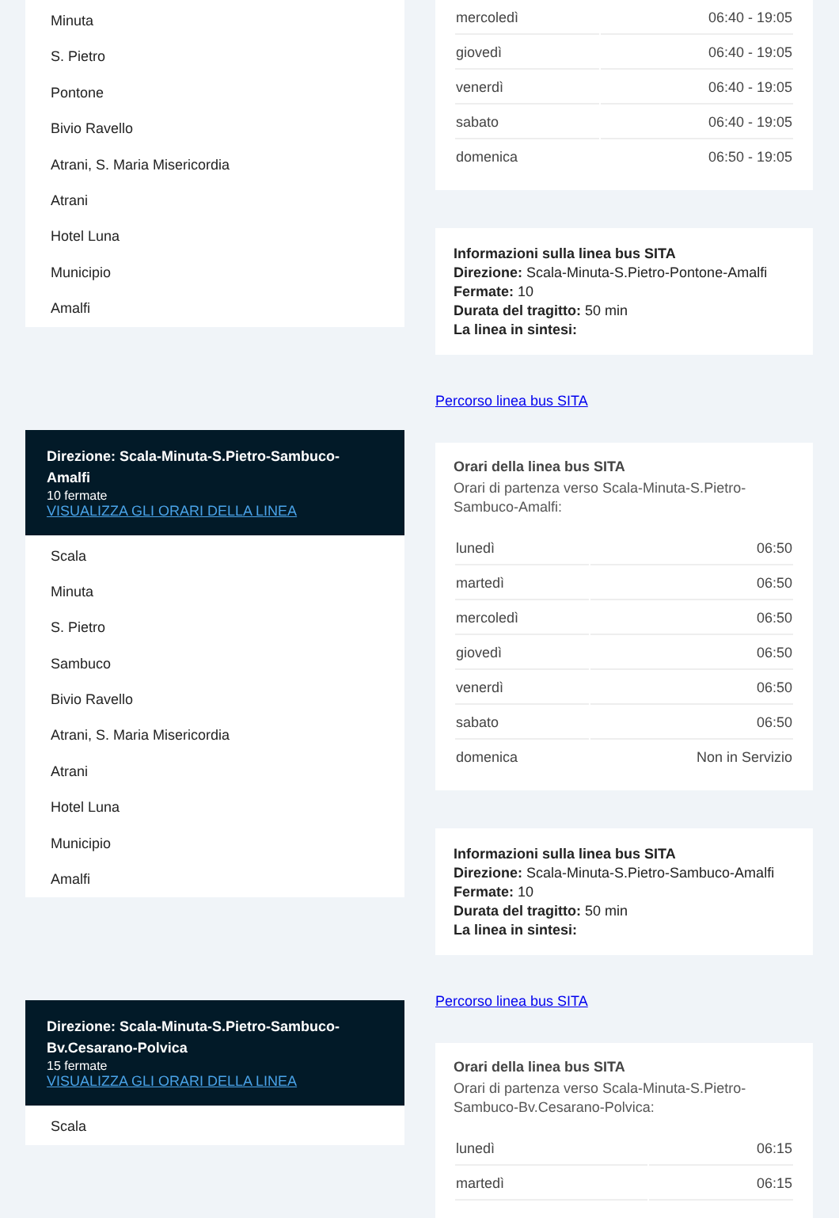Minuta
S. Pietro
Pontone
Bivio Ravello
Atrani, S. Maria Misericordia
Atrani
Hotel Luna
Municipio
Amalfi
Direzione: Scala-Minuta-S.Pietro-Sambuco-Amalfi
10 fermate
VISUALIZZA GLI ORARI DELLA LINEA
Scala
Minuta
S. Pietro
Sambuco
Bivio Ravello
Atrani, S. Maria Misericordia
Atrani
Hotel Luna
Municipio
Amalfi
Direzione: Scala-Minuta-S.Pietro-Sambuco-Bv.Cesarano-Polvica
15 fermate
VISUALIZZA GLI ORARI DELLA LINEA
Scala
| mercoledì | 06:40 - 19:05 |
| giovedì | 06:40 - 19:05 |
| venerdì | 06:40 - 19:05 |
| sabato | 06:40 - 19:05 |
| domenica | 06:50 - 19:05 |
Informazioni sulla linea bus SITA
Direzione: Scala-Minuta-S.Pietro-Pontone-Amalfi
Fermate: 10
Durata del tragitto: 50 min
La linea in sintesi:
Percorso linea bus SITA
Orari della linea bus SITA
Orari di partenza verso Scala-Minuta-S.Pietro-Sambuco-Amalfi:
| lunedì | 06:50 |
| martedì | 06:50 |
| mercoledì | 06:50 |
| giovedì | 06:50 |
| venerdì | 06:50 |
| sabato | 06:50 |
| domenica | Non in Servizio |
Informazioni sulla linea bus SITA
Direzione: Scala-Minuta-S.Pietro-Sambuco-Amalfi
Fermate: 10
Durata del tragitto: 50 min
La linea in sintesi:
Percorso linea bus SITA
Orari della linea bus SITA
Orari di partenza verso Scala-Minuta-S.Pietro-Sambuco-Bv.Cesarano-Polvica:
| lunedì | 06:15 |
| martedì | 06:15 |